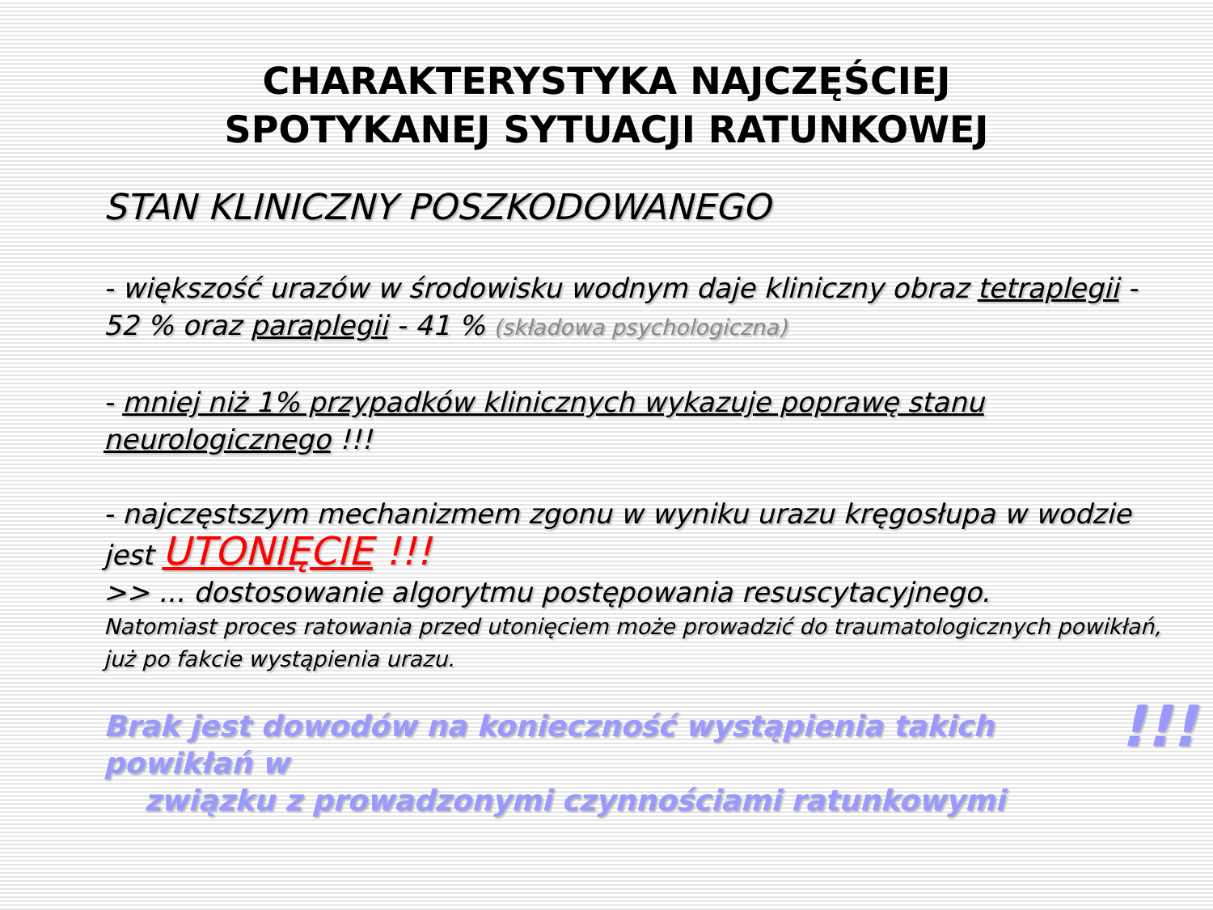CHARAKTERYSTYKA NAJCZĘŚCIEJ
SPOTYKANEJ SYTUACJI RATUNKOWEJ
STAN KLINICZNY POSZKODOWANEGO
- większość urazów w środowisku wodnym daje kliniczny obraz tetraplegii - 52 % oraz paraplegii - 41 % (składowa psychologiczna)
- mniej niż 1% przypadków klinicznych wykazuje poprawę stanu neurologicznego !!!
- najczęstszym mechanizmem zgonu w wyniku urazu kręgosłupa w wodzie jest UTONIĘCIE !!!
>> ... dostosowanie algorytmu postępowania resuscytacyjnego.
Natomiast proces ratowania przed utonięciem może prowadzić do traumatologicznych powikłań, już po fakcie wystąpienia urazu.
!!! Brak jest dowodów na konieczność wystąpienia takich powikłań w
związku z prowadzonymi czynnościami ratunkowymi